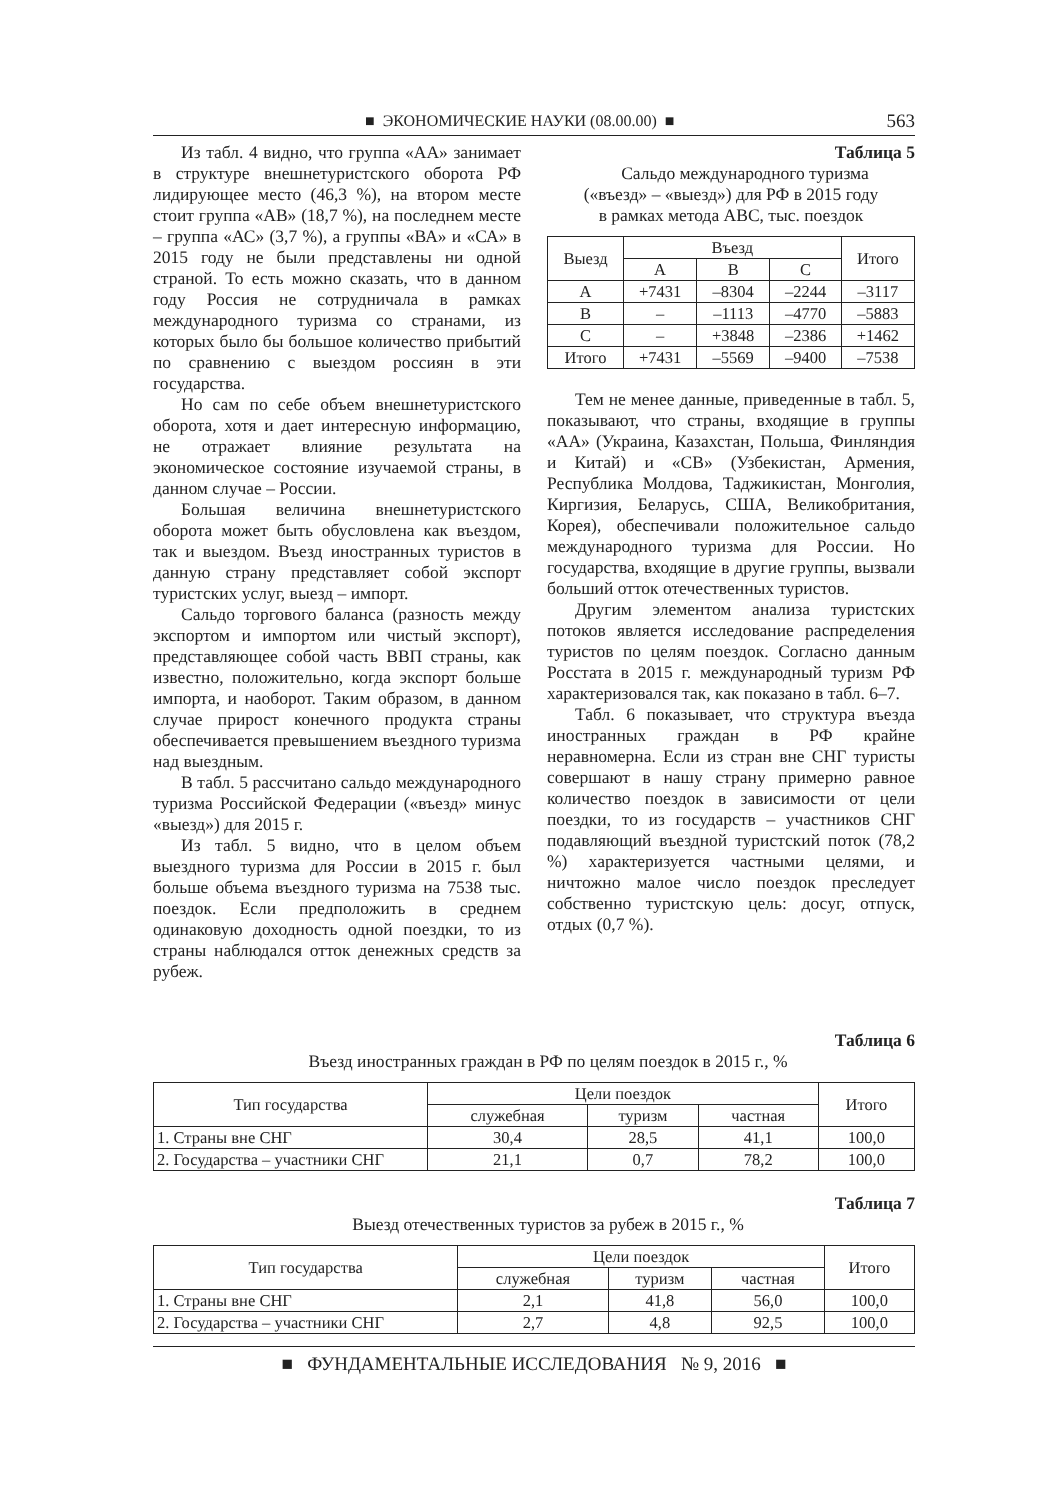■ ЭКОНОМИЧЕСКИЕ НАУКИ (08.00.00) ■ 563
Из табл. 4 видно, что группа «АА» занимает в структуре внешнетуристского оборота РФ лидирующее место (46,3 %), на втором месте стоит группа «АВ» (18,7 %), на последнем месте – группа «АС» (3,7 %), а группы «ВА» и «СА» в 2015 году не были представлены ни одной страной. То есть можно сказать, что в данном году Россия не сотрудничала в рамках международного туризма со странами, из которых было бы большое количество прибытий по сравнению с выездом россиян в эти государства.
Но сам по себе объем внешнетуристского оборота, хотя и дает интересную информацию, не отражает влияние результата на экономическое состояние изучаемой страны, в данном случае – России.
Большая величина внешнетуристского оборота может быть обусловлена как въездом, так и выездом. Въезд иностранных туристов в данную страну представляет собой экспорт туристских услуг, выезд – импорт.
Сальдо торгового баланса (разность между экспортом и импортом или чистый экспорт), представляющее собой часть ВВП страны, как известно, положительно, когда экспорт больше импорта, и наоборот. Таким образом, в данном случае прирост конечного продукта страны обеспечивается превышением въездного туризма над выездным.
В табл. 5 рассчитано сальдо международного туризма Российской Федерации («въезд» минус «выезд») для 2015 г.
Из табл. 5 видно, что в целом объем выездного туризма для России в 2015 г. был больше объема въездного туризма на 7538 тыс. поездок. Если предположить в среднем одинаковую доходность одной поездки, то из страны наблюдался отток денежных средств за рубеж.
Таблица 5
Сальдо международного туризма
(«въезд» – «выезд») для РФ в 2015 году
в рамках метода АВС, тыс. поездок
| Выезд | Въезд | | | Итого |
| --- | --- | --- | --- | --- |
| | A | B | C | |
| A | +7431 | –8304 | –2244 | –3117 |
| B | – | –1113 | –4770 | –5883 |
| C | – | +3848 | –2386 | +1462 |
| Итого | +7431 | –5569 | –9400 | –7538 |
Тем не менее данные, приведенные в табл. 5, показывают, что страны, входящие в группы «АА» (Украина, Казахстан, Польша, Финляндия и Китай) и «СВ» (Узбекистан, Армения, Республика Молдова, Таджикистан, Монголия, Киргизия, Беларусь, США, Великобритания, Корея), обеспечивали положительное сальдо международного туризма для России. Но государства, входящие в другие группы, вызвали больший отток отечественных туристов.
Другим элементом анализа туристских потоков является исследование распределения туристов по целям поездок. Согласно данным Росстата в 2015 г. международный туризм РФ характеризовался так, как показано в табл. 6–7.
Табл. 6 показывает, что структура въезда иностранных граждан в РФ крайне неравномерна. Если из стран вне СНГ туристы совершают в нашу страну примерно равное количество поездок в зависимости от цели поездки, то из государств – участников СНГ подавляющий въездной туристский поток (78,2 %) характеризуется частными целями, и ничтожно малое число поездок преследует собственно туристскую цель: досуг, отпуск, отдых (0,7 %).
Таблица 6
Въезд иностранных граждан в РФ по целям поездок в 2015 г., %
| Тип государства | Цели поездок | | | Итого |
| --- | --- | --- | --- | --- |
| | служебная | туризм | частная | |
| 1. Страны вне СНГ | 30,4 | 28,5 | 41,1 | 100,0 |
| 2. Государства – участники СНГ | 21,1 | 0,7 | 78,2 | 100,0 |
Таблица 7
Выезд отечественных туристов за рубеж в 2015 г., %
| Тип государства | Цели поездок | | | Итого |
| --- | --- | --- | --- | --- |
| | служебная | туризм | частная | |
| 1. Страны вне СНГ | 2,1 | 41,8 | 56,0 | 100,0 |
| 2. Государства – участники СНГ | 2,7 | 4,8 | 92,5 | 100,0 |
■ ФУНДАМЕНТАЛЬНЫЕ ИССЛЕДОВАНИЯ № 9, 2016 ■